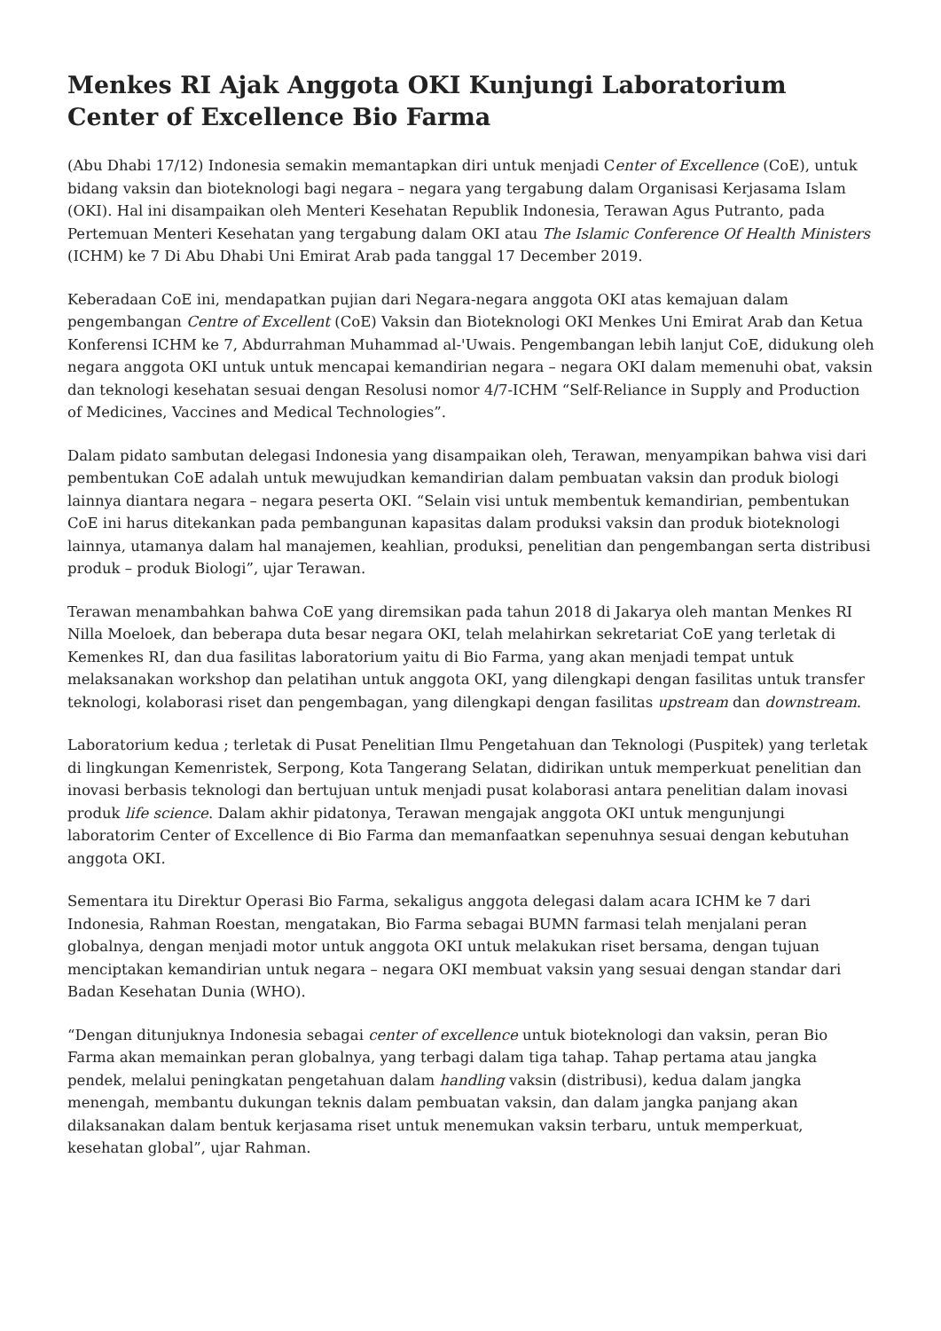Menkes RI Ajak Anggota OKI Kunjungi Laboratorium Center of Excellence Bio Farma
(Abu Dhabi 17/12) Indonesia semakin memantapkan diri untuk menjadi Center of Excellence (CoE), untuk bidang vaksin dan bioteknologi bagi negara – negara yang tergabung dalam Organisasi Kerjasama Islam (OKI). Hal ini disampaikan oleh Menteri Kesehatan Republik Indonesia, Terawan Agus Putranto, pada Pertemuan Menteri Kesehatan yang tergabung dalam OKI atau The Islamic Conference Of Health Ministers (ICHM) ke 7 Di Abu Dhabi Uni Emirat Arab pada tanggal 17 December 2019.
Keberadaan CoE ini, mendapatkan pujian dari Negara-negara anggota OKI atas kemajuan dalam pengembangan Centre of Excellent (CoE) Vaksin dan Bioteknologi OKI Menkes Uni Emirat Arab dan Ketua Konferensi ICHM ke 7, Abdurrahman Muhammad al-'Uwais. Pengembangan lebih lanjut CoE, didukung oleh negara anggota OKI untuk untuk mencapai kemandirian negara – negara OKI dalam memenuhi obat, vaksin dan teknologi kesehatan sesuai dengan Resolusi nomor 4/7-ICHM “Self-Reliance in Supply and Production of Medicines, Vaccines and Medical Technologies”.
Dalam pidato sambutan delegasi Indonesia yang disampaikan oleh, Terawan, menyampikan bahwa visi dari pembentukan CoE adalah untuk mewujudkan kemandirian dalam pembuatan vaksin dan produk biologi lainnya diantara negara – negara peserta OKI. “Selain visi untuk membentuk kemandirian, pembentukan CoE ini harus ditekankan pada pembangunan kapasitas dalam produksi vaksin dan produk bioteknologi lainnya, utamanya dalam hal manajemen, keahlian, produksi, penelitian dan pengembangan serta distribusi produk – produk Biologi”, ujar Terawan.
Terawan menambahkan bahwa CoE yang diremsikan pada tahun 2018 di Jakarya oleh mantan Menkes RI Nilla Moeloek, dan beberapa duta besar negara OKI, telah melahirkan sekretariat CoE yang terletak di Kemenkes RI, dan dua fasilitas laboratorium yaitu di Bio Farma, yang akan menjadi tempat untuk melaksanakan workshop dan pelatihan untuk anggota OKI, yang dilengkapi dengan fasilitas untuk transfer teknologi, kolaborasi riset dan pengembagan, yang dilengkapi dengan fasilitas upstream dan downstream.
Laboratorium kedua ; terletak di Pusat Penelitian Ilmu Pengetahuan dan Teknologi (Puspitek) yang terletak di lingkungan Kemenristek, Serpong, Kota Tangerang Selatan, didirikan untuk memperkuat penelitian dan inovasi berbasis teknologi dan bertujuan untuk menjadi pusat kolaborasi antara penelitian dalam inovasi produk life science. Dalam akhir pidatonya, Terawan mengajak anggota OKI untuk mengunjungi laboratorim Center of Excellence di Bio Farma dan memanfaatkan sepenuhnya sesuai dengan kebutuhan anggota OKI.
Sementara itu Direktur Operasi Bio Farma, sekaligus anggota delegasi dalam acara ICHM ke 7 dari Indonesia, Rahman Roestan, mengatakan, Bio Farma sebagai BUMN farmasi telah menjalani peran globalnya, dengan menjadi motor untuk anggota OKI untuk melakukan riset bersama, dengan tujuan menciptakan kemandirian untuk negara – negara OKI membuat vaksin yang sesuai dengan standar dari Badan Kesehatan Dunia (WHO).
“Dengan ditunjuknya Indonesia sebagai center of excellence untuk bioteknologi dan vaksin, peran Bio Farma akan memainkan peran globalnya, yang terbagi dalam tiga tahap. Tahap pertama atau jangka pendek, melalui peningkatan pengetahuan dalam handling vaksin (distribusi), kedua dalam jangka menengah, membantu dukungan teknis dalam pembuatan vaksin, dan dalam jangka panjang akan dilaksanakan dalam bentuk kerjasama riset untuk menemukan vaksin terbaru, untuk memperkuat, kesehatan global”, ujar Rahman.